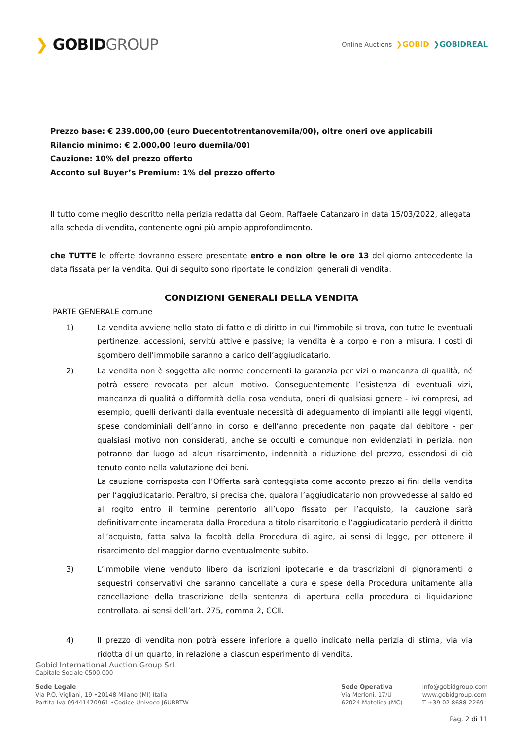❯ GOBIDGROUP
Online Auctions ❯GOBID ❯GOBIDREAL
Prezzo base: € 239.000,00 (euro Duecentotrentanovemila/00), oltre oneri ove applicabili
Rilancio minimo: € 2.000,00 (euro duemila/00)
Cauzione: 10% del prezzo offerto
Acconto sul Buyer’s Premium: 1% del prezzo offerto
Il tutto come meglio descritto nella perizia redatta dal Geom. Raffaele Catanzaro in data 15/03/2022, allegata alla scheda di vendita, contenente ogni più ampio approfondimento.
che TUTTE le offerte dovranno essere presentate entro e non oltre le ore 13 del giorno antecedente la data fissata per la vendita. Qui di seguito sono riportate le condizioni generali di vendita.
CONDIZIONI GENERALI DELLA VENDITA
PARTE GENERALE comune
1) La vendita avviene nello stato di fatto e di diritto in cui l'immobile si trova, con tutte le eventuali pertinenze, accessioni, servitù attive e passive; la vendita è a corpo e non a misura. I costi di sgombero dell’immobile saranno a carico dell’aggiudicatario.
2) La vendita non è soggetta alle norme concernenti la garanzia per vizi o mancanza di qualità, né potrà essere revocata per alcun motivo. Conseguentemente l’esistenza di eventuali vizi, mancanza di qualità o difformità della cosa venduta, oneri di qualsiasi genere - ivi compresi, ad esempio, quelli derivanti dalla eventuale necessità di adeguamento di impianti alle leggi vigenti, spese condominiali dell’anno in corso e dell’anno precedente non pagate dal debitore - per qualsiasi motivo non considerati, anche se occulti e comunque non evidenziati in perizia, non potranno dar luogo ad alcun risarcimento, indennità o riduzione del prezzo, essendosi di ciò tenuto conto nella valutazione dei beni.
La cauzione corrisposta con l’Offerta sarà conteggiata come acconto prezzo ai fini della vendita per l’aggiudicatario. Peraltro, si precisa che, qualora l’aggiudicatario non provvedesse al saldo ed al rogito entro il termine perentorio all’uopo fissato per l’acquisto, la cauzione sarà definitivamente incamerata dalla Procedura a titolo risarcitorio e l’aggiudicatario perderà il diritto all’acquisto, fatta salva la facoltà della Procedura di agire, ai sensi di legge, per ottenere il risarcimento del maggior danno eventualmente subito.
3) L’immobile viene venduto libero da iscrizioni ipotecarie e da trascrizioni di pignoramenti o sequestri conservativi che saranno cancellate a cura e spese della Procedura unitamente alla cancellazione della trascrizione della sentenza di apertura della procedura di liquidazione controllata, ai sensi dell’art. 275, comma 2, CCII.
4) Il prezzo di vendita non potrà essere inferiore a quello indicato nella perizia di stima, via via ridotta di un quarto, in relazione a ciascun esperimento di vendita.
Gobid International Auction Group Srl
Capitale Sociale €500.000
Sede Legale
Via P.O. Vigliani, 19 •20148 Milano (MI) Italia
Partita Iva 09441470961 •Codice Univoco J6URRTW
Sede Operativa
Via Merloni, 17/U
62024 Matelica (MC)
info@gobidgroup.com
www.gobidgroup.com
T +39 02 8688 2269
Pag. 2 di 11